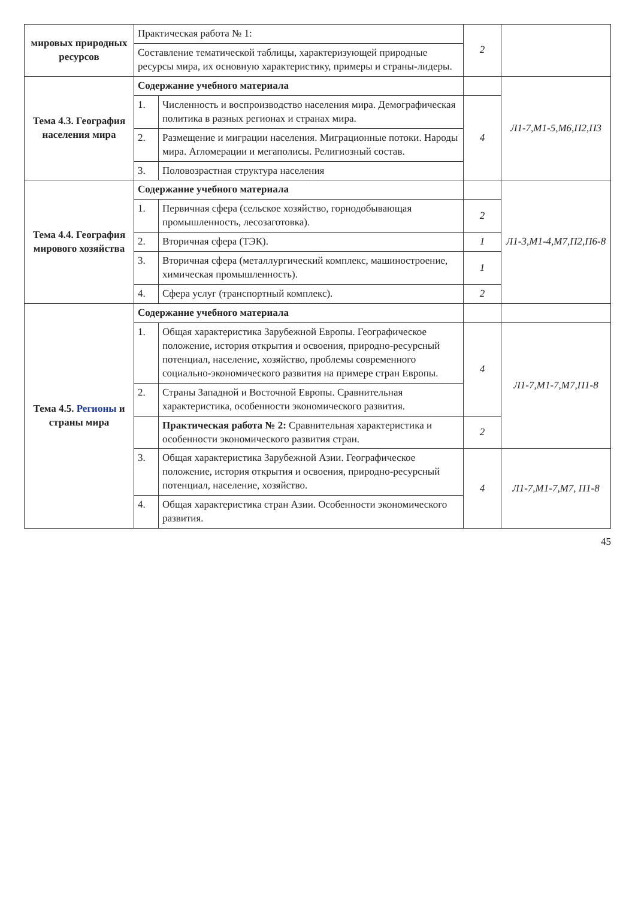| мировых природных ресурсов | Практическая работа № 1: | | 2 | |
| | Составление тематической таблицы, характеризующей природные ресурсы мира, их основную характеристику, примеры и страны-лидеры. | | | |
| Тема 4.3. География населения мира | Содержание учебного материала | | | Л1-7,М1-5,М6,П2,П3 |
| | 1. | Численность и воспроизводство населения мира. Демографическая политика в разных регионах и странах мира. | 4 | |
| | 2. | Размещение и миграции населения. Миграционные потоки. Народы мира. Агломерации и мегаполисы. Религиозный состав. | | |
| | 3. | Половозрастная структура населения | | |
| Тема 4.4. География мирового хозяйства | Содержание учебного материала | | | Л1-3,М1-4,М7,П2,П6-8 |
| | 1. | Первичная сфера (сельское хозяйство, горнодобывающая промышленность, лесозаготовка). | 2 | |
| | 2. | Вторичная сфера (ТЭК). | 1 | |
| | 3. | Вторичная сфера (металлургический комплекс, машиностроение, химическая промышленность). | 1 | |
| | 4. | Сфера услуг (транспортный комплекс). | 2 | |
| Тема 4.5. Регионы и страны мира | Содержание учебного материала | | | |
| | 1. | Общая характеристика Зарубежной Европы. Географическое положение, история открытия и освоения, природно-ресурсный потенциал, население, хозяйство, проблемы современного социально-экономического развития на примере стран Европы. | 4 | Л1-7,М1-7,М7,П1-8 |
| | 2. | Страны Западной и Восточной Европы. Сравнительная характеристика, особенности экономического развития. | | |
| | | Практическая работа № 2: Сравнительная характеристика и особенности экономического развития стран. | 2 | |
| | 3. | Общая характеристика Зарубежной Азии. Географическое положение, история открытия и освоения, природно-ресурсный потенциал, население, хозяйство. | 4 | Л1-7,М1-7,М7, П1-8 |
| | 4. | Общая характеристика стран Азии. Особенности экономического развития. | | |
45